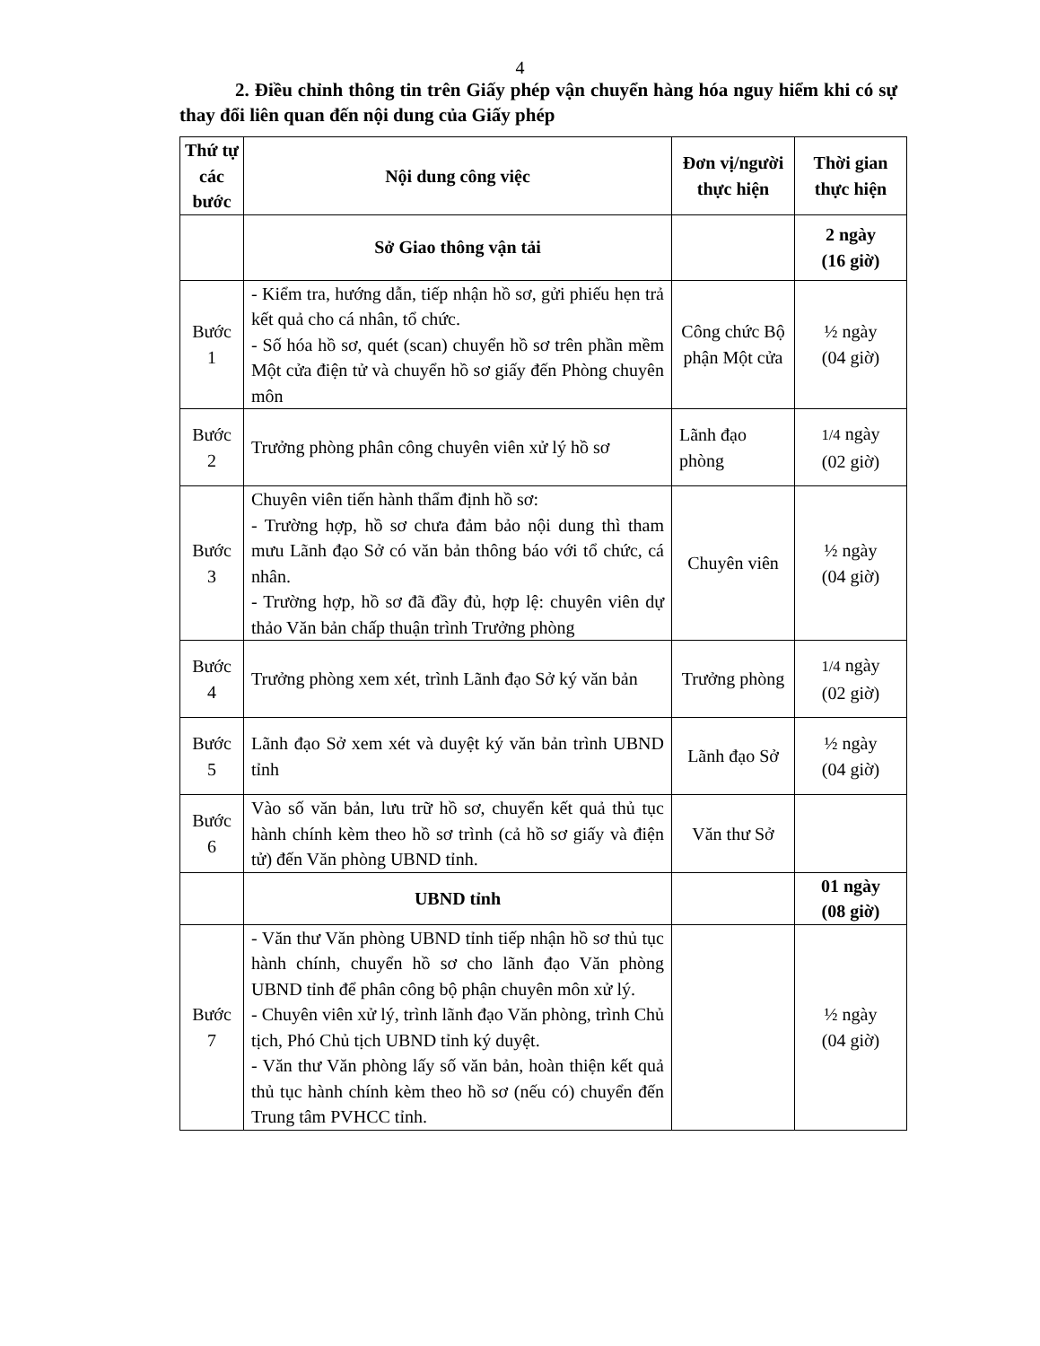4
2. Điều chỉnh thông tin trên Giấy phép vận chuyển hàng hóa nguy hiểm khi có sự thay đổi liên quan đến nội dung của Giấy phép
| Thứ tự các bước | Nội dung công việc | Đơn vị/người thực hiện | Thời gian thực hiện |
| --- | --- | --- | --- |
| | Sở Giao thông vận tải | | 2 ngày (16 giờ) |
| Bước 1 | - Kiểm tra, hướng dẫn, tiếp nhận hồ sơ, gửi phiếu hẹn trả kết quả cho cá nhân, tổ chức. - Số hóa hồ sơ, quét (scan) chuyển hồ sơ trên phần mềm Một cửa điện tử và chuyển hồ sơ giấy đến Phòng chuyên môn | Công chức Bộ phận Một cửa | ½ ngày (04 giờ) |
| Bước 2 | Trưởng phòng phân công chuyên viên xử lý hồ sơ | Lãnh đạo phòng | 1/4 ngày (02 giờ) |
| Bước 3 | Chuyên viên tiến hành thẩm định hồ sơ: - Trường hợp, hồ sơ chưa đảm bảo nội dung thì tham mưu Lãnh đạo Sở có văn bản thông báo với tổ chức, cá nhân. - Trường hợp, hồ sơ đã đầy đủ, hợp lệ: chuyên viên dự thảo Văn bản chấp thuận trình Trưởng phòng | Chuyên viên | ½ ngày (04 giờ) |
| Bước 4 | Trưởng phòng xem xét, trình Lãnh đạo Sở ký văn bản | Trưởng phòng | 1/4 ngày (02 giờ) |
| Bước 5 | Lãnh đạo Sở xem xét và duyệt ký văn bản trình UBND tỉnh | Lãnh đạo Sở | ½ ngày (04 giờ) |
| Bước 6 | Vào số văn bản, lưu trữ hồ sơ, chuyển kết quả thủ tục hành chính kèm theo hồ sơ trình (cả hồ sơ giấy và điện tử) đến Văn phòng UBND tỉnh. | Văn thư Sở | |
| | UBND tỉnh | | 01 ngày (08 giờ) |
| Bước 7 | - Văn thư Văn phòng UBND tỉnh tiếp nhận hồ sơ thủ tục hành chính, chuyển hồ sơ cho lãnh đạo Văn phòng UBND tỉnh để phân công bộ phận chuyên môn xử lý. - Chuyên viên xử lý, trình lãnh đạo Văn phòng, trình Chủ tịch, Phó Chủ tịch UBND tỉnh ký duyệt. - Văn thư Văn phòng lấy số văn bản, hoàn thiện kết quả thủ tục hành chính kèm theo hồ sơ (nếu có) chuyển đến Trung tâm PVHCC tỉnh. | | ½ ngày (04 giờ) |